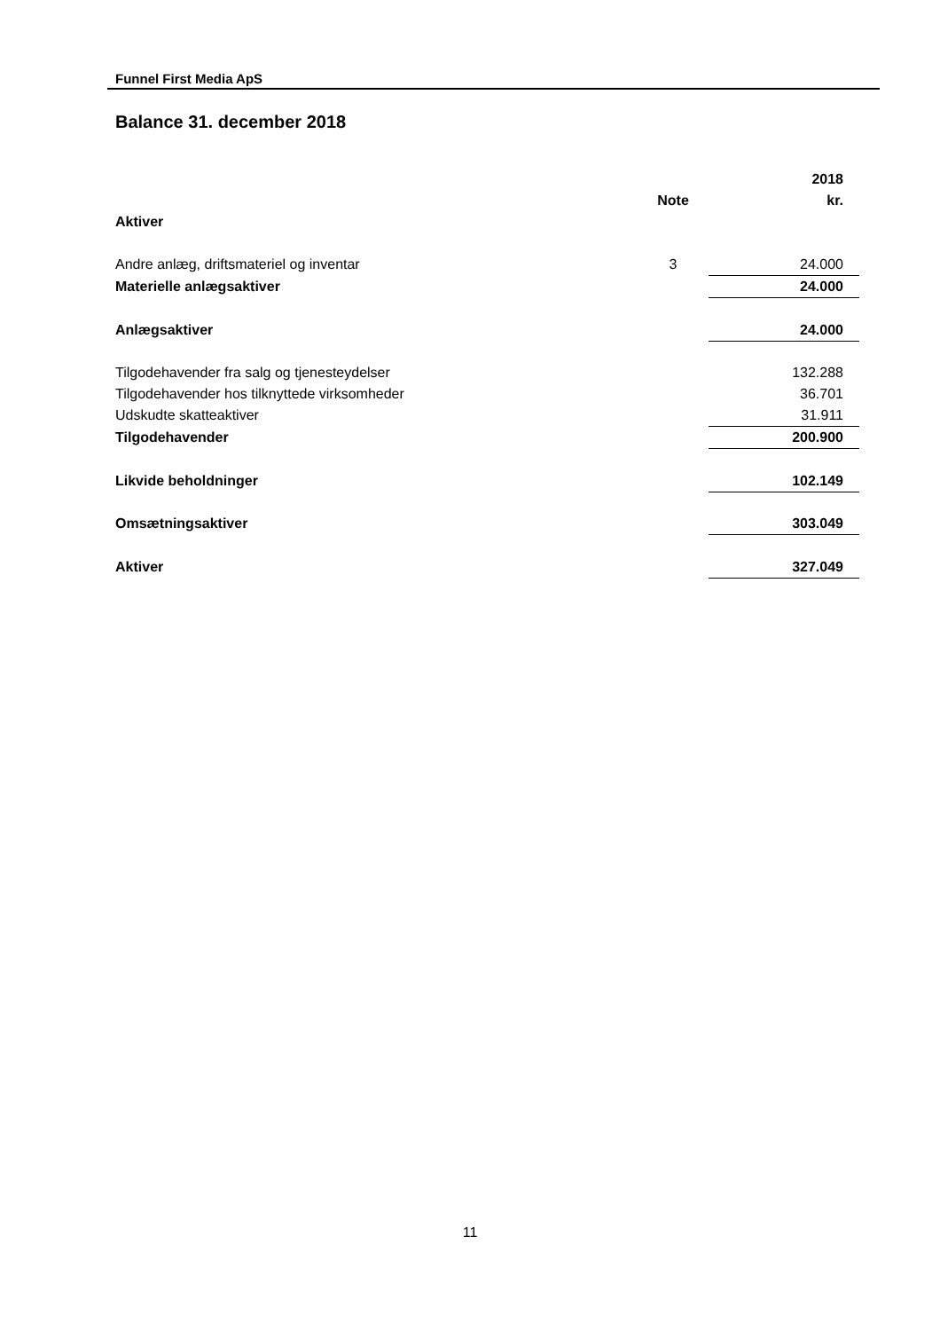Funnel First Media ApS
Balance 31. december 2018
| | | | 2018 |
| --- | --- | --- | --- |
| | | Note | kr. |
| Aktiver | | | |
| Andre anlæg, driftsmateriel og inventar | | 3 | 24.000 |
| Materielle anlægsaktiver | | | 24.000 |
| Anlægsaktiver | | | 24.000 |
| Tilgodehavender fra salg og tjenesteydelser | | | 132.288 |
| Tilgodehavender hos tilknyttede virksomheder | | | 36.701 |
| Udskudte skatteaktiver | | | 31.911 |
| Tilgodehavender | | | 200.900 |
| Likvide beholdninger | | | 102.149 |
| Omsætningsaktiver | | | 303.049 |
| Aktiver | | | 327.049 |
11